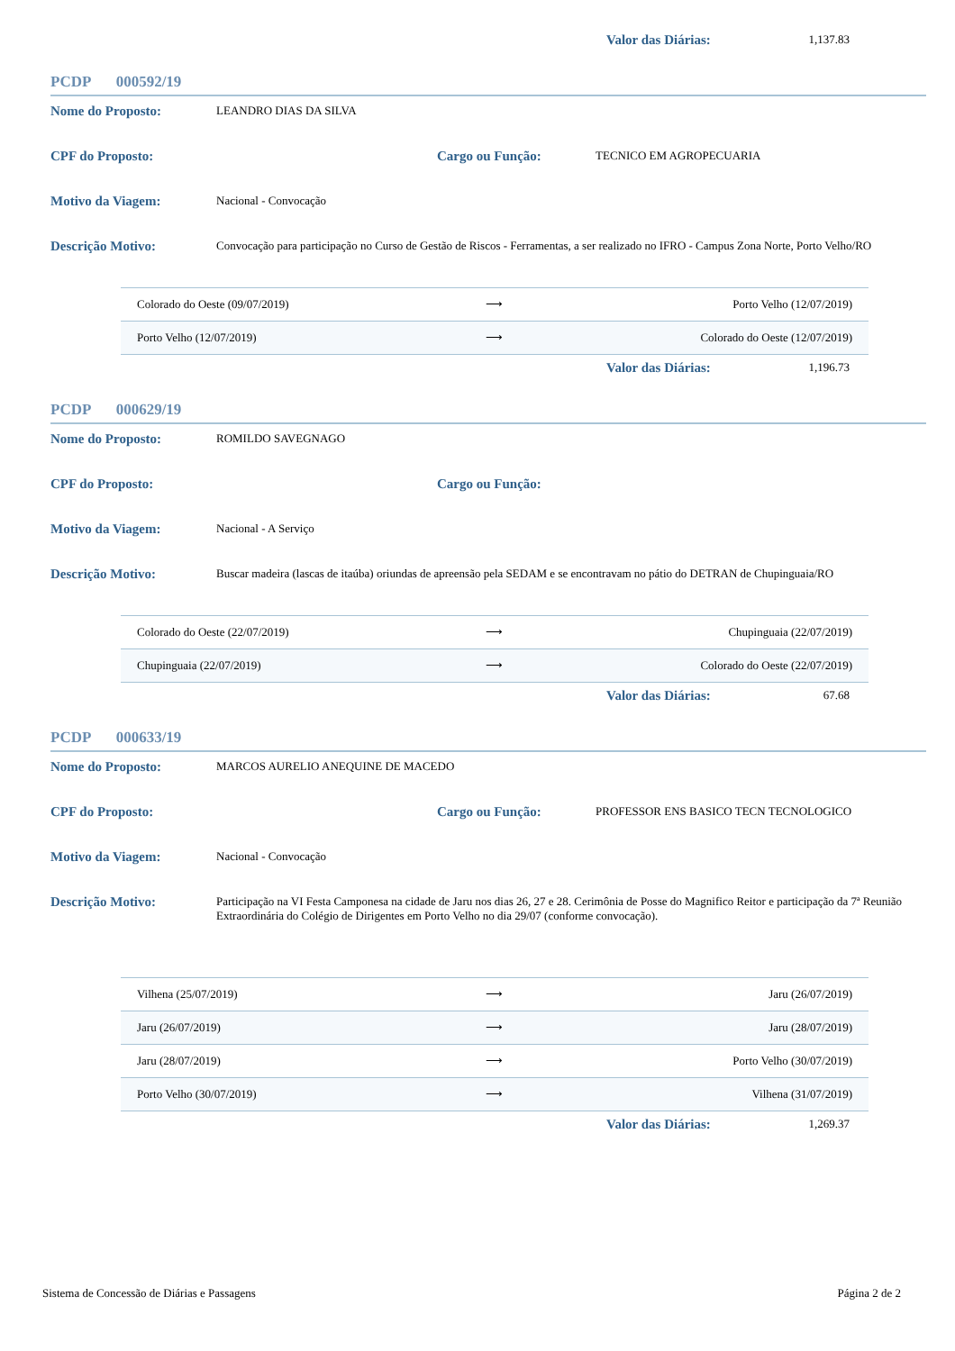Valor das Diárias:
1,137.83
PCDP 000592/19
Nome do Proposto:
LEANDRO DIAS DA SILVA
CPF do Proposto: Cargo ou Função:
TECNICO EM AGROPECUARIA
Motivo da Viagem:
Nacional - Convocação
Descrição Motivo:
Convocação para participação no Curso de Gestão de Riscos - Ferramentas, a ser realizado no IFRO - Campus Zona Norte, Porto Velho/RO
| Colorado do Oeste (09/07/2019) | ⟶ | Porto Velho (12/07/2019) |
| Porto Velho (12/07/2019) | ⟶ | Colorado do Oeste (12/07/2019) |
Valor das Diárias:
1,196.73
PCDP 000629/19
Nome do Proposto:
ROMILDO SAVEGNAGO
CPF do Proposto: Cargo ou Função:
Motivo da Viagem:
Nacional - A Serviço
Descrição Motivo:
Buscar madeira (lascas de itaúba) oriundas de apreensão pela SEDAM e se encontravam no pátio do DETRAN de Chupinguaia/RO
| Colorado do Oeste (22/07/2019) | ⟶ | Chupinguaia (22/07/2019) |
| Chupinguaia (22/07/2019) | ⟶ | Colorado do Oeste (22/07/2019) |
Valor das Diárias:
67.68
PCDP 000633/19
Nome do Proposto:
MARCOS AURELIO ANEQUINE DE MACEDO
CPF do Proposto: Cargo ou Função:
PROFESSOR ENS BASICO TECN TECNOLOGICO
Motivo da Viagem:
Nacional - Convocação
Descrição Motivo:
Participação na VI Festa Camponesa na cidade de Jaru nos dias 26, 27 e 28. Cerimônia de Posse do Magnifico Reitor e participação da 7ª Reunião Extraordinária do Colégio de Dirigentes em Porto Velho no dia 29/07 (conforme convocação).
| Vilhena (25/07/2019) | ⟶ | Jaru (26/07/2019) |
| Jaru (26/07/2019) | ⟶ | Jaru (28/07/2019) |
| Jaru (28/07/2019) | ⟶ | Porto Velho (30/07/2019) |
| Porto Velho (30/07/2019) | ⟶ | Vilhena (31/07/2019) |
Valor das Diárias:
1,269.37
Sistema de Concessão de Diárias e Passagens Página 2 de 2